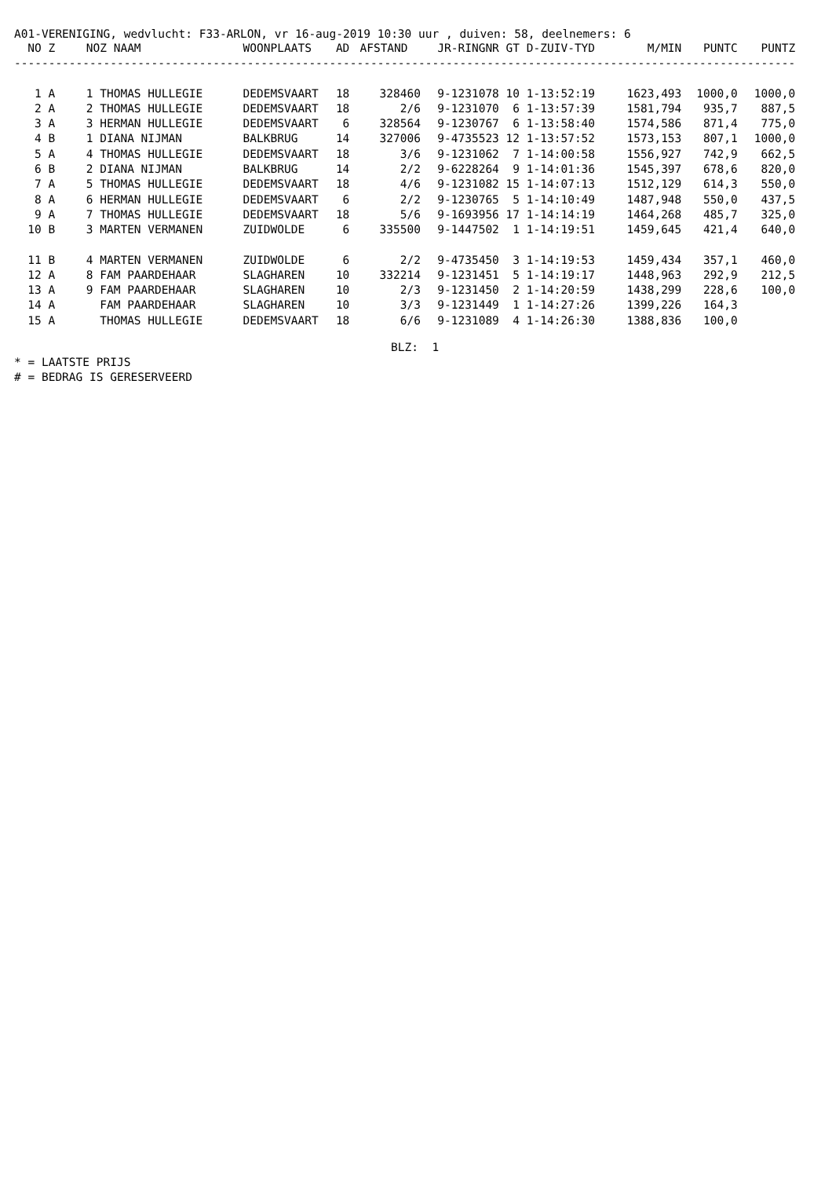A01-VERENIGING, wedvlucht: F33-ARLON, vr 16-aug-2019 10:30 uur , duiven: 58, deelnemers: 6
| NO | Z | NOZ NAAM | WOONPLAATS | AD | AFSTAND | JR-RINGNR | GT D-ZUIV-TYD | M/MIN | PUNTC | PUNTZ |
| --- | --- | --- | --- | --- | --- | --- | --- | --- | --- | --- |
| ------------------------------------------------------------------------------------------------------------------ | | | | | | | | | | |
| 1 | A | 1 THOMAS HULLEGIE | DEDEMSVAART | 18 | 328460 | 9-1231078 | 10 1-13:52:19 | 1623,493 | 1000,0 | 1000,0 |
| 2 | A | 2 THOMAS HULLEGIE | DEDEMSVAART | 18 | 2/6 | 9-1231070 | 6 1-13:57:39 | 1581,794 | 935,7 | 887,5 |
| 3 | A | 3 HERMAN HULLEGIE | DEDEMSVAART | 6 | 328564 | 9-1230767 | 6 1-13:58:40 | 1574,586 | 871,4 | 775,0 |
| 4 | B | 1 DIANA NIJMAN | BALKBRUG | 14 | 327006 | 9-4735523 | 12 1-13:57:52 | 1573,153 | 807,1 | 1000,0 |
| 5 | A | 4 THOMAS HULLEGIE | DEDEMSVAART | 18 | 3/6 | 9-1231062 | 7 1-14:00:58 | 1556,927 | 742,9 | 662,5 |
| 6 | B | 2 DIANA NIJMAN | BALKBRUG | 14 | 2/2 | 9-6228264 | 9 1-14:01:36 | 1545,397 | 678,6 | 820,0 |
| 7 | A | 5 THOMAS HULLEGIE | DEDEMSVAART | 18 | 4/6 | 9-1231082 | 15 1-14:07:13 | 1512,129 | 614,3 | 550,0 |
| 8 | A | 6 HERMAN HULLEGIE | DEDEMSVAART | 6 | 2/2 | 9-1230765 | 5 1-14:10:49 | 1487,948 | 550,0 | 437,5 |
| 9 | A | 7 THOMAS HULLEGIE | DEDEMSVAART | 18 | 5/6 | 9-1693956 | 17 1-14:14:19 | 1464,268 | 485,7 | 325,0 |
| 10 | B | 3 MARTEN VERMANEN | ZUIDWOLDE | 6 | 335500 | 9-1447502 | 1 1-14:19:51 | 1459,645 | 421,4 | 640,0 |
| 11 | B | 4 MARTEN VERMANEN | ZUIDWOLDE | 6 | 2/2 | 9-4735450 | 3 1-14:19:53 | 1459,434 | 357,1 | 460,0 |
| 12 | A | 8 FAM PAARDEHAAR | SLAGHAREN | 10 | 332214 | 9-1231451 | 5 1-14:19:17 | 1448,963 | 292,9 | 212,5 |
| 13 | A | 9 FAM PAARDEHAAR | SLAGHAREN | 10 | 2/3 | 9-1231450 | 2 1-14:20:59 | 1438,299 | 228,6 | 100,0 |
| 14 | A | FAM PAARDEHAAR | SLAGHAREN | 10 | 3/3 | 9-1231449 | 1 1-14:27:26 | 1399,226 | 164,3 | |
| 15 | A | THOMAS HULLEGIE | DEDEMSVAART | 18 | 6/6 | 9-1231089 | 4 1-14:26:30 | 1388,836 | 100,0 | |
BLZ: 1
* = LAATSTE PRIJS
# = BEDRAG IS GERESERVEERD